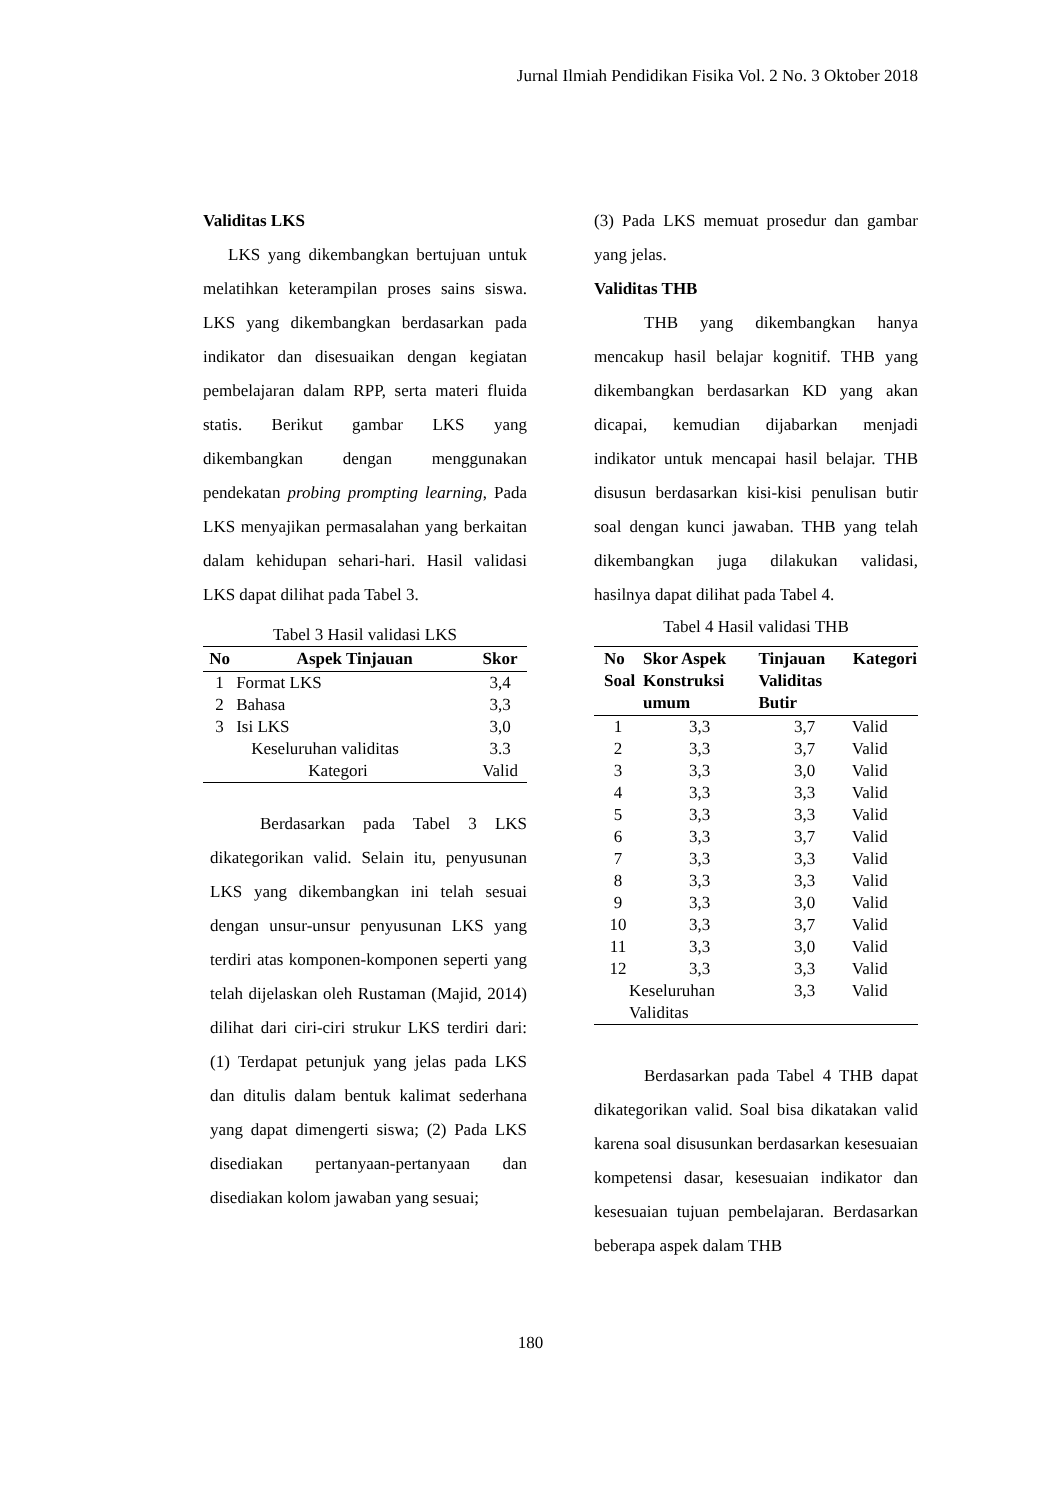Jurnal Ilmiah Pendidikan Fisika Vol. 2 No. 3 Oktober 2018
Validitas LKS
LKS yang dikembangkan bertujuan untuk melatihkan keterampilan proses sains siswa. LKS yang dikembangkan berdasarkan pada indikator dan disesuaikan dengan kegiatan pembelajaran dalam RPP, serta materi fluida statis. Berikut gambar LKS yang dikembangkan dengan menggunakan pendekatan probing prompting learning, Pada LKS menyajikan permasalahan yang berkaitan dalam kehidupan sehari-hari. Hasil validasi LKS dapat dilihat pada Tabel 3.
Tabel 3 Hasil validasi LKS
| No | Aspek Tinjauan | Skor |
| --- | --- | --- |
| 1 | Format LKS | 3,4 |
| 2 | Bahasa | 3,3 |
| 3 | Isi LKS | 3,0 |
| | Keseluruhan validitas | 3.3 |
| Kategori | | Valid |
Berdasarkan pada Tabel 3 LKS dikategorikan valid. Selain itu, penyusunan LKS yang dikembangkan ini telah sesuai dengan unsur-unsur penyusunan LKS yang terdiri atas komponen-komponen seperti yang telah dijelaskan oleh Rustaman (Majid, 2014) dilihat dari ciri-ciri strukur LKS terdiri dari: (1) Terdapat petunjuk yang jelas pada LKS dan ditulis dalam bentuk kalimat sederhana yang dapat dimengerti siswa; (2) Pada LKS disediakan pertanyaan-pertanyaan dan disediakan kolom jawaban yang sesuai;
(3) Pada LKS memuat prosedur dan gambar yang jelas.
Validitas THB
THB yang dikembangkan hanya mencakup hasil belajar kognitif. THB yang dikembangkan berdasarkan KD yang akan dicapai, kemudian dijabarkan menjadi indikator untuk mencapai hasil belajar. THB disusun berdasarkan kisi-kisi penulisan butir soal dengan kunci jawaban. THB yang telah dikembangkan juga dilakukan validasi, hasilnya dapat dilihat pada Tabel 4.
Tabel 4 Hasil validasi THB
| No Soal | Skor Aspek Konstruksi umum | Tinjauan Validitas Butir | Kategori |
| --- | --- | --- | --- |
| 1 | 3,3 | 3,7 | Valid |
| 2 | 3,3 | 3,7 | Valid |
| 3 | 3,3 | 3,0 | Valid |
| 4 | 3,3 | 3,3 | Valid |
| 5 | 3,3 | 3,3 | Valid |
| 6 | 3,3 | 3,7 | Valid |
| 7 | 3,3 | 3,3 | Valid |
| 8 | 3,3 | 3,3 | Valid |
| 9 | 3,3 | 3,0 | Valid |
| 10 | 3,3 | 3,7 | Valid |
| 11 | 3,3 | 3,0 | Valid |
| 12 | 3,3 | 3,3 | Valid |
| Keseluruhan Validitas | | 3,3 | Valid |
Berdasarkan pada Tabel 4 THB dapat dikategorikan valid. Soal bisa dikatakan valid karena soal disusunkan berdasarkan kesesuaian kompetensi dasar, kesesuaian indikator dan kesesuaian tujuan pembelajaran. Berdasarkan beberapa aspek dalam THB
180